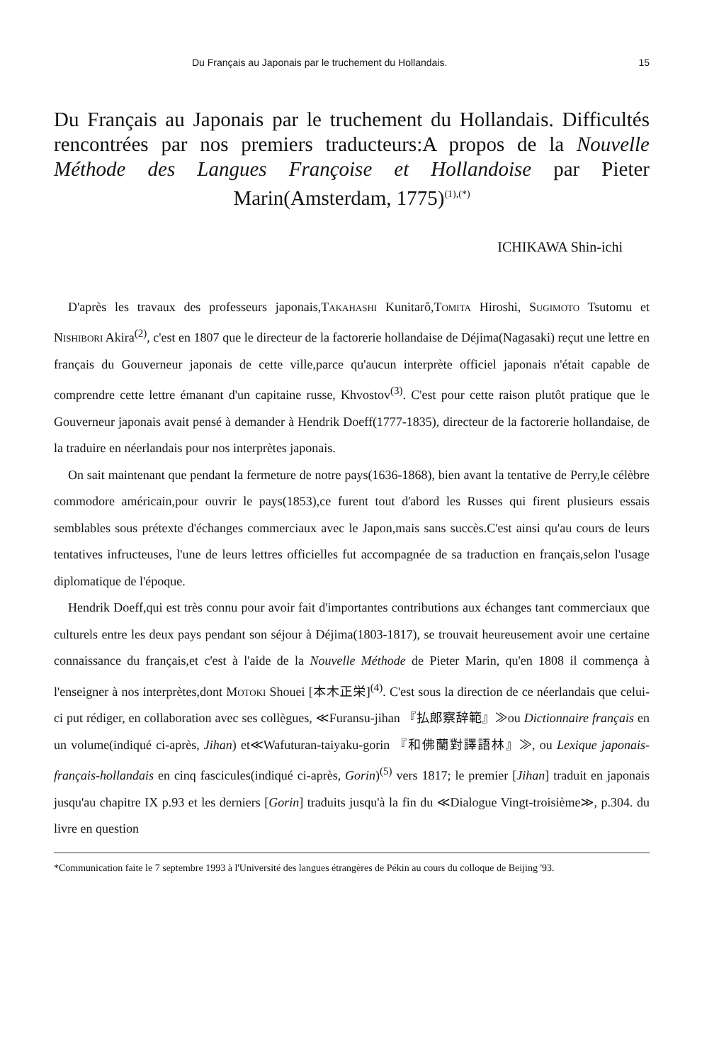Du Français au Japonais par le truchement du Hollandais. 15
Du Français au Japonais par le truchement du Hollandais. Difficultés rencontrées par nos premiers traducteurs:A propos de la Nouvelle Méthode des Langues Françoise et Hollandoise par Pieter Marin(Amsterdam, 1775)<sup>(1),(*)</sup>
ICHIKAWA Shin-ichi
D'après les travaux des professeurs japonais,Takahashi Kunitarô,Tomita Hiroshi, Sugimoto Tsutomu et Nishibori Akira<sup>(2)</sup>, c'est en 1807 que le directeur de la factorerie hollandaise de Déjima(Nagasaki) reçut une lettre en français du Gouverneur japonais de cette ville,parce qu'aucun interprète officiel japonais n'était capable de comprendre cette lettre émanant d'un capitaine russe, Khvostov<sup>(3)</sup>. C'est pour cette raison plutôt pratique que le Gouverneur japonais avait pensé à demander à Hendrik Doeff(1777-1835), directeur de la factorerie hollandaise, de la traduire en néerlandais pour nos interprètes japonais.
On sait maintenant que pendant la fermeture de notre pays(1636-1868), bien avant la tentative de Perry,le célèbre commodore américain,pour ouvrir le pays(1853),ce furent tout d'abord les Russes qui firent plusieurs essais semblables sous prétexte d'échanges commerciaux avec le Japon,mais sans succès.C'est ainsi qu'au cours de leurs tentatives infructeuses, l'une de leurs lettres officielles fut accompagnée de sa traduction en français,selon l'usage diplomatique de l'époque.
Hendrik Doeff,qui est très connu pour avoir fait d'importantes contributions aux échanges tant commerciaux que culturels entre les deux pays pendant son séjour à Déjima(1803-1817), se trouvait heureusement avoir une certaine connaissance du français,et c'est à l'aide de la Nouvelle Méthode de Pieter Marin, qu'en 1808 il commença à l'enseigner à nos interprètes,dont Motoki Shouei [本木正栄]<sup>(4)</sup>. C'est sous la direction de ce néerlandais que celui-ci put rédiger, en collaboration avec ses collègues, ≪Furansu-jihan 『払郎察辞範』≫ou Dictionnaire français en un volume(indiqué ci-après, Jihan) et≪Wafuturan-taiyaku-gorin 『和佛蘭對譯語林』≫, ou Lexique japonais-français-hollandais en cinq fascicules(indiqué ci-après, Gorin)<sup>(5)</sup> vers 1817; le premier [Jihan] traduit en japonais jusqu'au chapitre IX p.93 et les derniers [Gorin] traduits jusqu'à la fin du ≪Dialogue Vingt-troisième≫, p.304. du livre en question
*Communication faite le 7 septembre 1993 à l'Université des langues étrangères de Pékin au cours du colloque de Beijing '93.